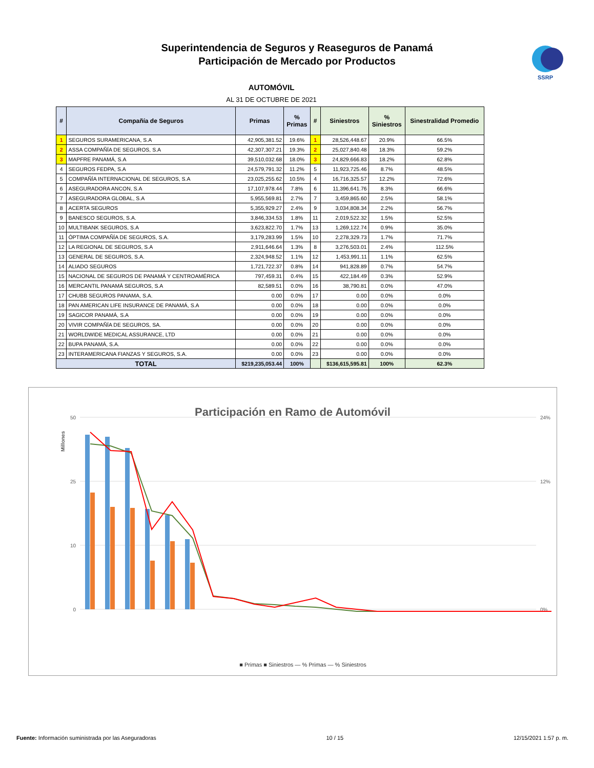Superintendencia de Seguros y Reaseguros de Panamá
Participación de Mercado por Productos
SSRP
AUTOMÓVIL
AL 31 DE OCTUBRE DE 2021
| # | Compañía de Seguros | Primas | % Primas | # | Siniestros | % Siniestros | Sinestralidad Promedio |
| --- | --- | --- | --- | --- | --- | --- | --- |
| 1 | SEGUROS SURAMERICANA, S.A | 42,905,381.52 | 19.6% | 1 | 28,526,448.67 | 20.9% | 66.5% |
| 2 | ASSA COMPAÑÍA DE SEGUROS, S.A | 42,307,307.21 | 19.3% | 2 | 25,027,840.48 | 18.3% | 59.2% |
| 3 | MAPFRE PANAMÁ, S.A | 39,510,032.68 | 18.0% | 3 | 24,829,666.83 | 18.2% | 62.8% |
| 4 | SEGUROS FEDPA, S.A | 24,579,791.32 | 11.2% | 5 | 11,923,725.46 | 8.7% | 48.5% |
| 5 | COMPAÑÍA INTERNACIONAL DE SEGUROS, S.A | 23,025,255.62 | 10.5% | 4 | 16,716,325.57 | 12.2% | 72.6% |
| 6 | ASEGURADORA ANCON, S.A | 17,107,978.44 | 7.8% | 6 | 11,396,641.76 | 8.3% | 66.6% |
| 7 | ASEGURADORA GLOBAL, S.A | 5,955,569.81 | 2.7% | 7 | 3,459,865.60 | 2.5% | 58.1% |
| 8 | ACERTA SEGUROS | 5,355,929.27 | 2.4% | 9 | 3,034,808.34 | 2.2% | 56.7% |
| 9 | BANESCO SEGUROS, S.A. | 3,846,334.53 | 1.8% | 11 | 2,019,522.32 | 1.5% | 52.5% |
| 10 | MULTIBANK SEGUROS, S.A | 3,623,822.70 | 1.7% | 13 | 1,269,122.74 | 0.9% | 35.0% |
| 11 | ÓPTIMA COMPAÑÍA DE SEGUROS, S.A. | 3,179,283.99 | 1.5% | 10 | 2,278,329.73 | 1.7% | 71.7% |
| 12 | LA REGIONAL DE SEGUROS, S.A | 2,911,646.64 | 1.3% | 8 | 3,276,503.01 | 2.4% | 112.5% |
| 13 | GENERAL DE SEGUROS, S.A. | 2,324,948.52 | 1.1% | 12 | 1,453,991.11 | 1.1% | 62.5% |
| 14 | ALIADO SEGUROS | 1,721,722.37 | 0.8% | 14 | 941,828.89 | 0.7% | 54.7% |
| 15 | NACIONAL DE SEGUROS DE PANAMÁ Y CENTROAMÉRICA | 797,459.31 | 0.4% | 15 | 422,184.49 | 0.3% | 52.9% |
| 16 | MERCANTIL PANAMÁ SEGUROS, S.A | 82,589.51 | 0.0% | 16 | 38,790.81 | 0.0% | 47.0% |
| 17 | CHUBB SEGUROS PANAMA, S.A. | 0.00 | 0.0% | 17 | 0.00 | 0.0% | 0.0% |
| 18 | PAN AMERICAN LIFE INSURANCE DE PANAMÁ, S.A | 0.00 | 0.0% | 18 | 0.00 | 0.0% | 0.0% |
| 19 | SAGICOR PANAMÁ, S.A | 0.00 | 0.0% | 19 | 0.00 | 0.0% | 0.0% |
| 20 | VIVIR COMPAÑÍA DE SEGUROS, SA. | 0.00 | 0.0% | 20 | 0.00 | 0.0% | 0.0% |
| 21 | WORLDWIDE MEDICAL ASSURANCE, LTD | 0.00 | 0.0% | 21 | 0.00 | 0.0% | 0.0% |
| 22 | BUPA PANAMÁ, S.A. | 0.00 | 0.0% | 22 | 0.00 | 0.0% | 0.0% |
| 23 | INTERAMERICANA FIANZAS Y SEGUROS, S.A. | 0.00 | 0.0% | 23 | 0.00 | 0.0% | 0.0% |
| TOTAL | | $219,235,053.44 | 100% | | $136,615,595.81 | 100% | 62.3% |
Participación en Ramo de Automóvil
Millones
50
25
10
0
24%
12%
0%
■ Primas ■ Siniestros — % Primas — % Siniestros
Fuente: Información suministrada por las Aseguradoras 10 / 15 12/15/2021 1:57 p. m.